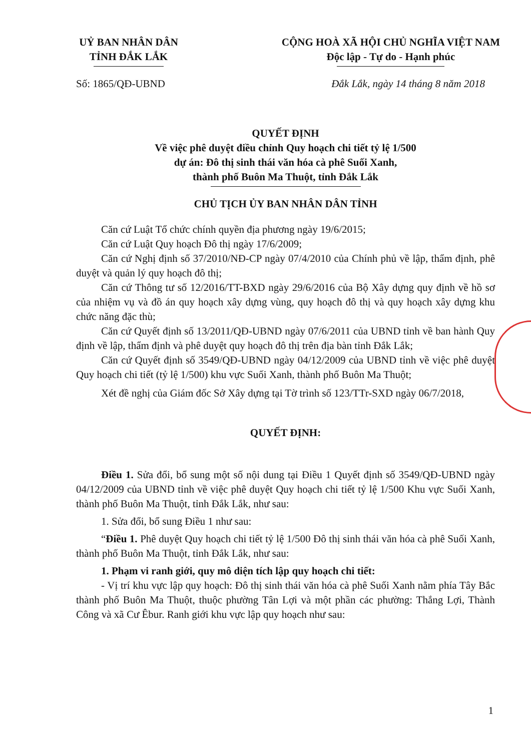UỶ BAN NHÂN DÂN
TỈNH ĐẮK LẮK
CỘNG HOÀ XÃ HỘI CHỦ NGHĨA VIỆT NAM
Độc lập - Tự do - Hạnh phúc
Số: 1865/QĐ-UBND Đắk Lắk, ngày 14 tháng 8 năm 2018
QUYẾT ĐỊNH
Về việc phê duyệt điều chỉnh Quy hoạch chi tiết tỷ lệ 1/500
dự án: Đô thị sinh thái văn hóa cà phê Suối Xanh,
thành phố Buôn Ma Thuột, tỉnh Đắk Lắk
CHỦ TỊCH ỦY BAN NHÂN DÂN TỈNH
Căn cứ Luật Tổ chức chính quyền địa phương ngày 19/6/2015;
Căn cứ Luật Quy hoạch Đô thị ngày 17/6/2009;
Căn cứ Nghị định số 37/2010/NĐ-CP ngày 07/4/2010 của Chính phủ về lập, thẩm định, phê duyệt và quản lý quy hoạch đô thị;
Căn cứ Thông tư số 12/2016/TT-BXD ngày 29/6/2016 của Bộ Xây dựng quy định về hồ sơ của nhiệm vụ và đồ án quy hoạch xây dựng vùng, quy hoạch đô thị và quy hoạch xây dựng khu chức năng đặc thù;
Căn cứ Quyết định số 13/2011/QĐ-UBND ngày 07/6/2011 của UBND tỉnh về ban hành Quy định về lập, thẩm định và phê duyệt quy hoạch đô thị trên địa bàn tỉnh Đắk Lắk;
Căn cứ Quyết định số 3549/QĐ-UBND ngày 04/12/2009 của UBND tỉnh về việc phê duyệt Quy hoạch chi tiết (tỷ lệ 1/500) khu vực Suối Xanh, thành phố Buôn Ma Thuột;
Xét đề nghị của Giám đốc Sở Xây dựng tại Tờ trình số 123/TTr-SXD ngày 06/7/2018,
QUYẾT ĐỊNH:
Điều 1. Sửa đổi, bổ sung một số nội dung tại Điều 1 Quyết định số 3549/QĐ-UBND ngày 04/12/2009 của UBND tỉnh về việc phê duyệt Quy hoạch chi tiết tỷ lệ 1/500 Khu vực Suối Xanh, thành phố Buôn Ma Thuột, tỉnh Đắk Lắk, như sau:
1. Sửa đổi, bổ sung Điều 1 như sau:
“Điều 1. Phê duyệt Quy hoạch chi tiết tỷ lệ 1/500 Đô thị sinh thái văn hóa cà phê Suối Xanh, thành phố Buôn Ma Thuột, tỉnh Đắk Lắk, như sau:
1. Phạm vi ranh giới, quy mô diện tích lập quy hoạch chi tiết:
- Vị trí khu vực lập quy hoạch: Đô thị sinh thái văn hóa cà phê Suối Xanh nằm phía Tây Bắc thành phố Buôn Ma Thuột, thuộc phường Tân Lợi và một phần các phường: Thắng Lợi, Thành Công và xã Cư Êbur. Ranh giới khu vực lập quy hoạch như sau:
1